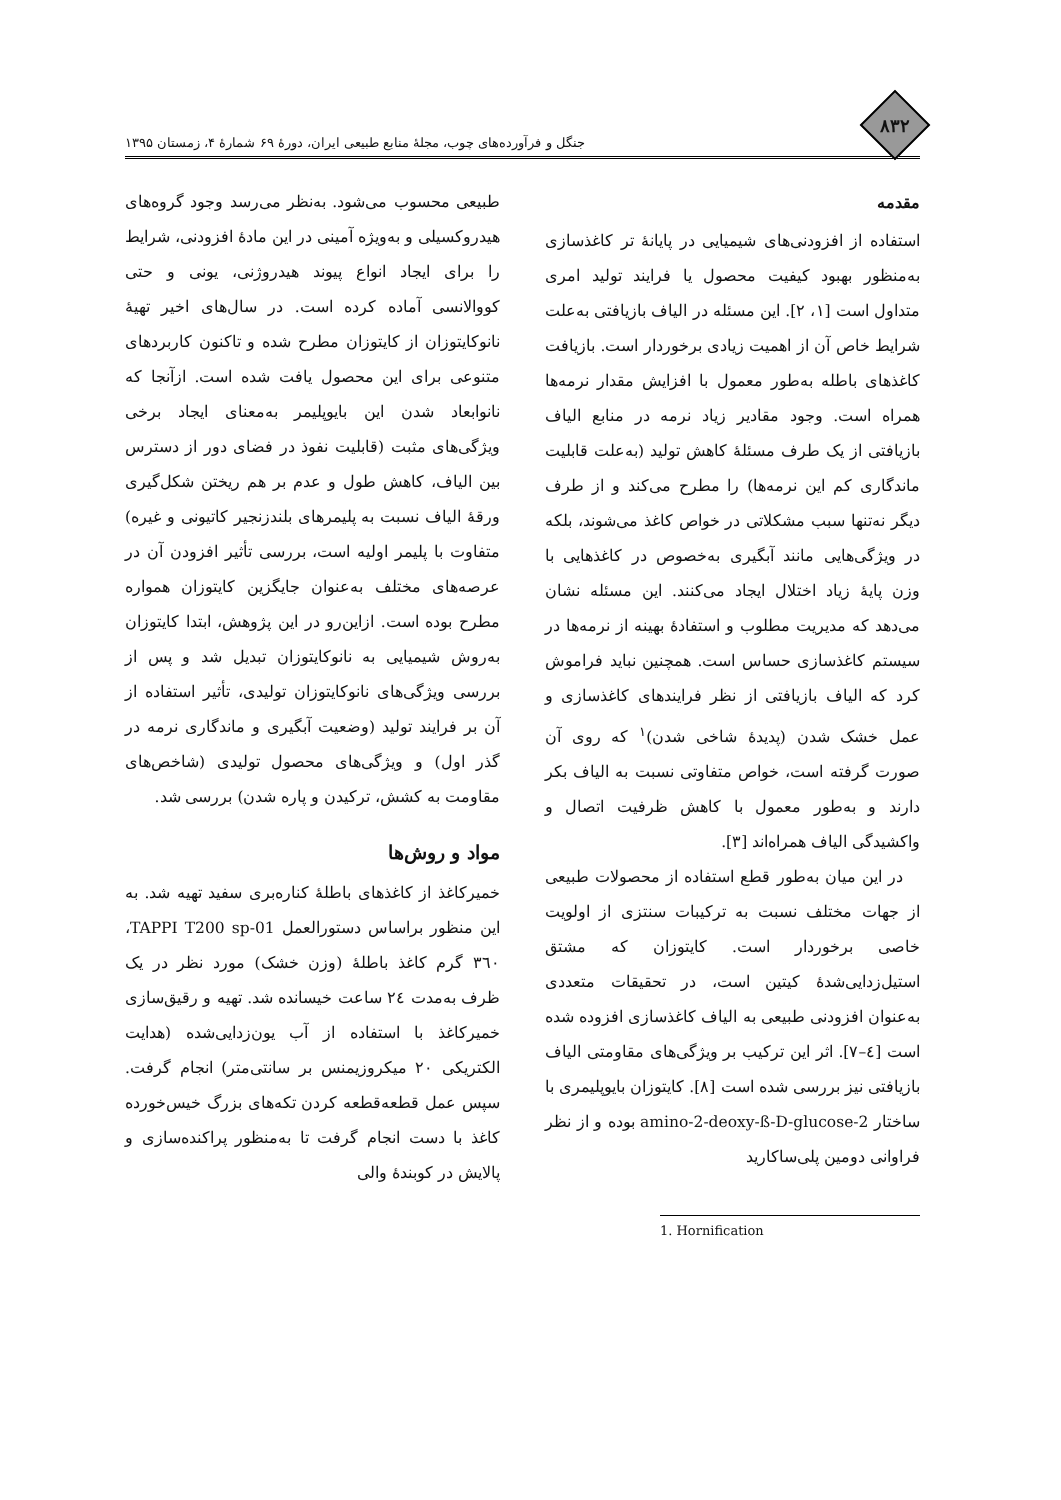۸۳۲
جنگل و فرآورده‌های چوب، مجلهٔ منابع طبیعی ایران، دورهٔ ۶۹ شمارهٔ ۴، زمستان ۱۳۹۵
مقدمه
استفاده از افزودنی‌های شیمیایی در پایانهٔ تر کاغذسازی به‌منظور بهبود کیفیت محصول یا فرایند تولید امری متداول است [۱، ۲]. این مسئله در الیاف بازیافتی به‌علت شرایط خاص آن از اهمیت زیادی برخوردار است. بازیافت کاغذهای باطله به‌طور معمول با افزایش مقدار نرمه‌ها همراه است. وجود مقادیر زیاد نرمه در منابع الیاف بازیافتی از یک طرف مسئلهٔ کاهش تولید (به‌علت قابلیت ماندگاری کم این نرمه‌ها) را مطرح می‌کند و از طرف دیگر نه‌تنها سبب مشکلاتی در خواص کاغذ می‌شوند، بلکه در ویژگی‌هایی مانند آبگیری به‌خصوص در کاغذهایی با وزن پایهٔ زیاد اختلال ایجاد می‌کنند. این مسئله نشان می‌دهد که مدیریت مطلوب و استفادهٔ بهینه از نرمه‌ها در سیستم کاغذسازی حساس است. همچنین نباید فراموش کرد که الیاف بازیافتی از نظر فرایندهای کاغذسازی و عمل خشک شدن (پدیدهٔ شاخی شدن)<sup>۱</sup> که روی آن صورت گرفته است، خواص متفاوتی نسبت به الیاف بکر دارند و به‌طور معمول با کاهش ظرفیت اتصال و واکشیدگی الیاف همراه‌اند [۳].
در این میان به‌طور قطع استفاده از محصولات طبیعی از جهات مختلف نسبت به ترکیبات سنتزی از اولویت خاصی برخوردار است. کایتوزان که مشتق استیل‌زدایی‌شدهٔ کیتین است، در تحقیقات متعددی به‌عنوان افزودنی طبیعی به الیاف کاغذسازی افزوده شده است [٤–٧]. اثر این ترکیب بر ویژگی‌های مقاومتی الیاف بازیافتی نیز بررسی شده است [٨]. کایتوزان بایوپلیمری با ساختار 2-amino-2-deoxy-ß-D-glucose بوده و از نظر فراوانی دومین پلی‌ساکارید
1. Hornification
طبیعی محسوب می‌شود. به‌نظر می‌رسد وجود گروه‌های هیدروکسیلی و به‌ویژه آمینی در این مادهٔ افزودنی، شرایط را برای ایجاد انواع پیوند هیدروژنی، یونی و حتی کووالانسی آماده کرده است. در سال‌های اخیر تهیهٔ نانوکایتوزان از کایتوزان مطرح شده و تاکنون کاربردهای متنوعی برای این محصول یافت شده است. ازآنجا که نانوابعاد شدن این بایوپلیمر به‌معنای ایجاد برخی ویژگی‌های مثبت (قابلیت نفوذ در فضای دور از دسترس بین الیاف، کاهش طول و عدم بر هم ریختن شکل‌گیری ورقهٔ الیاف نسبت به پلیمرهای بلندزنجیر کاتیونی و غیره) متفاوت با پلیمر اولیه است، بررسی تأثیر افزودن آن در عرصه‌های مختلف به‌عنوان جایگزین کایتوزان همواره مطرح بوده است. ازاین‌رو در این پژوهش، ابتدا کایتوزان به‌روش شیمیایی به نانوکایتوزان تبدیل شد و پس از بررسی ویژگی‌های نانوکایتوزان تولیدی، تأثیر استفاده از آن بر فرایند تولید (وضعیت آبگیری و ماندگاری نرمه در گذر اول) و ویژگی‌های محصول تولیدی (شاخص‌های مقاومت به کشش، ترکیدن و پاره شدن) بررسی شد.
مواد و روش‌ها
خمیرکاغذ از کاغذهای باطلهٔ کناره‌بری سفید تهیه شد. به این منظور براساس دستورالعمل TAPPI T200 sp-01، ٣٦٠ گرم کاغذ باطلهٔ (وزن خشک) مورد نظر در یک ظرف به‌مدت ٢٤ ساعت خیسانده شد. تهیه و رقیق‌سازی خمیرکاغذ با استفاده از آب یون‌زدایی‌شده (هدایت الکتریکی ٢٠ میکروزیمنس بر سانتی‌متر) انجام گرفت. سپس عمل قطعه‌قطعه کردن تکه‌های بزرگ خیس‌خورده کاغذ با دست انجام گرفت تا به‌منظور پراکنده‌سازی و پالایش در کوبندهٔ والی